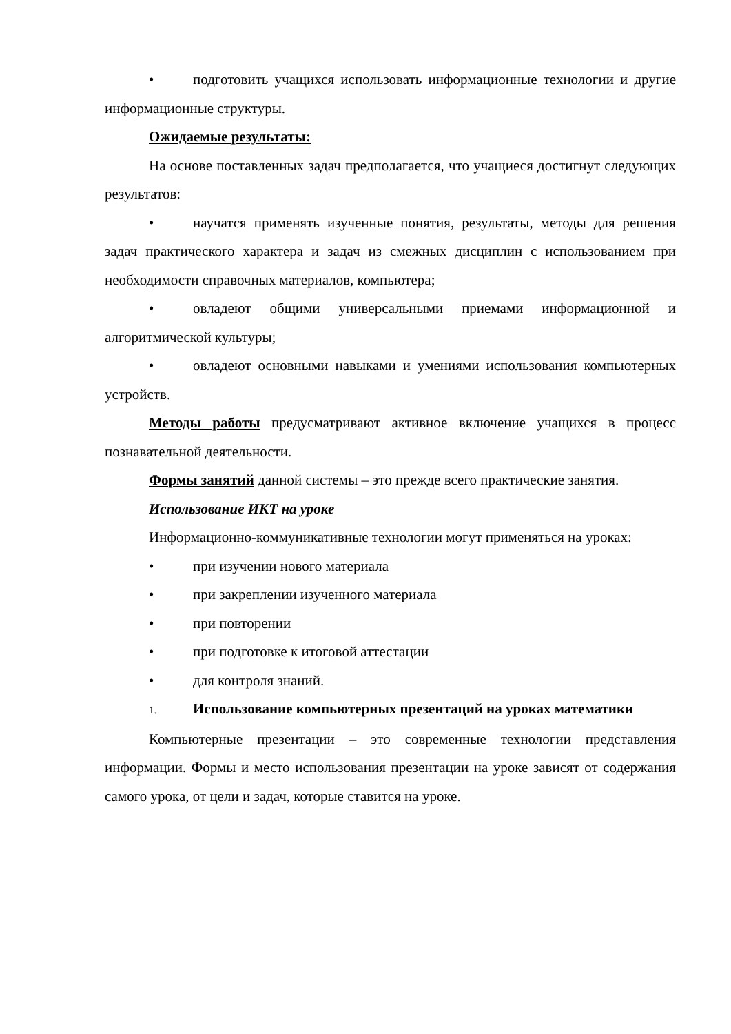• подготовить учащихся использовать информационные технологии и другие информационные структуры.
Ожидаемые результаты:
На основе поставленных задач предполагается, что учащиеся достигнут следующих результатов:
• научатся применять изученные понятия, результаты, методы для решения задач практического характера и задач из смежных дисциплин с использованием при необходимости справочных материалов, компьютера;
• овладеют общими универсальными приемами информационной и алгоритмической культуры;
• овладеют основными навыками и умениями использования компьютерных устройств.
Методы работы предусматривают активное включение учащихся в процесс познавательной деятельности.
Формы занятий данной системы – это прежде всего практические занятия.
Использование ИКТ на уроке
Информационно-коммуникативные технологии могут применяться на уроках:
• при изучении нового материала
• при закреплении изученного материала
• при повторении
• при подготовке к итоговой аттестации
• для контроля знаний.
1. Использование компьютерных презентаций на уроках математики
Компьютерные презентации – это современные технологии представления информации. Формы и место использования презентации на уроке зависят от содержания самого урока, от цели и задач, которые ставится на уроке.